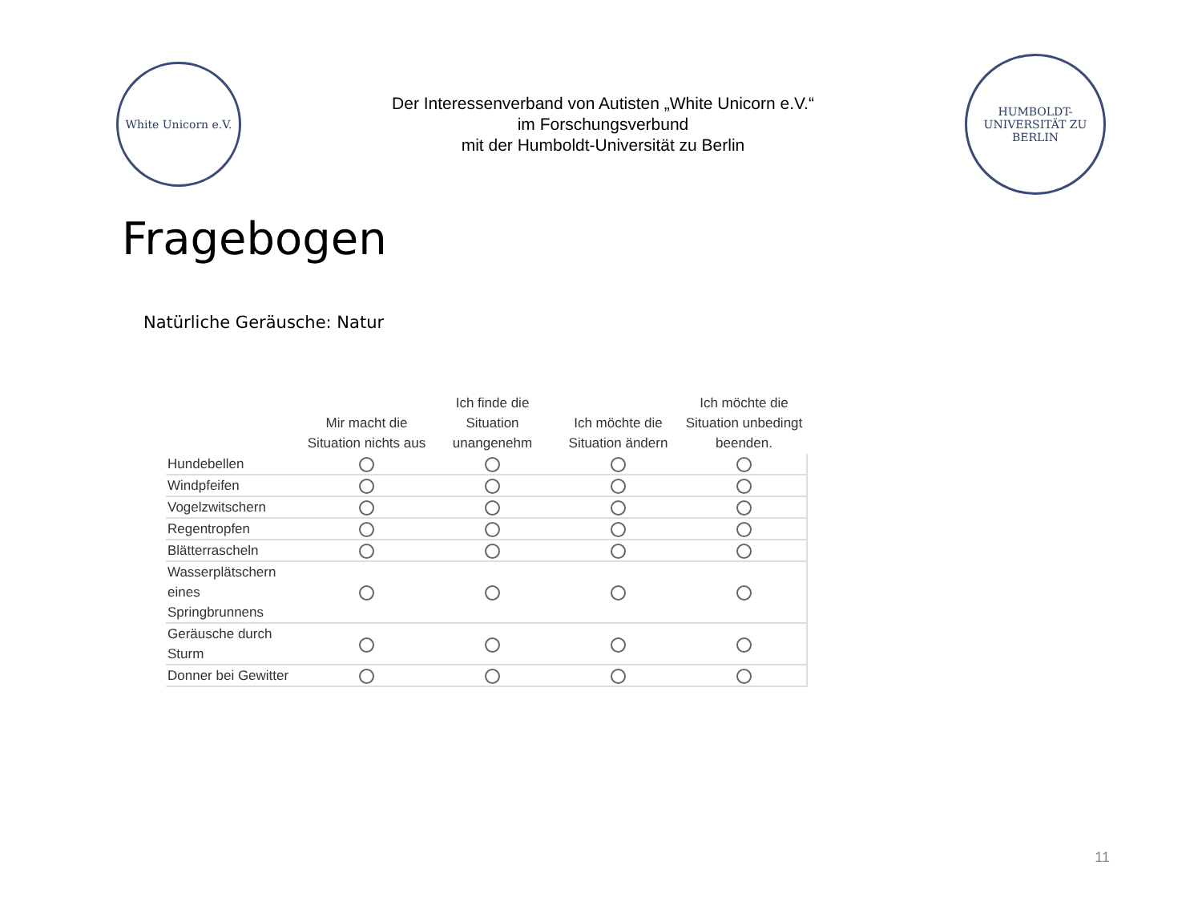White Unicorn e.V.
Der Interessenverband von Autisten „White Unicorn e.V.“
im Forschungsverbund
mit der Humboldt-Universität zu Berlin
HUMBOLDT-UNIVERSITÄT ZU BERLIN
Fragebogen
Natürliche Geräusche: Natur
| | Mir macht die Situation nichts aus | Ich finde die Situation unangenehm | Ich möchte die Situation ändern | Ich möchte die Situation unbedingt beenden. |
| --- | --- | --- | --- | --- |
| Hundebellen | | | | |
| Windpfeifen | | | | |
| Vogelzwitschern | | | | |
| Regentropfen | | | | |
| Blätterrascheln | | | | |
| Wasserplätschern eines Springbrunnens | | | | |
| Geräusche durch Sturm | | | | |
| Donner bei Gewitter | | | | |
11